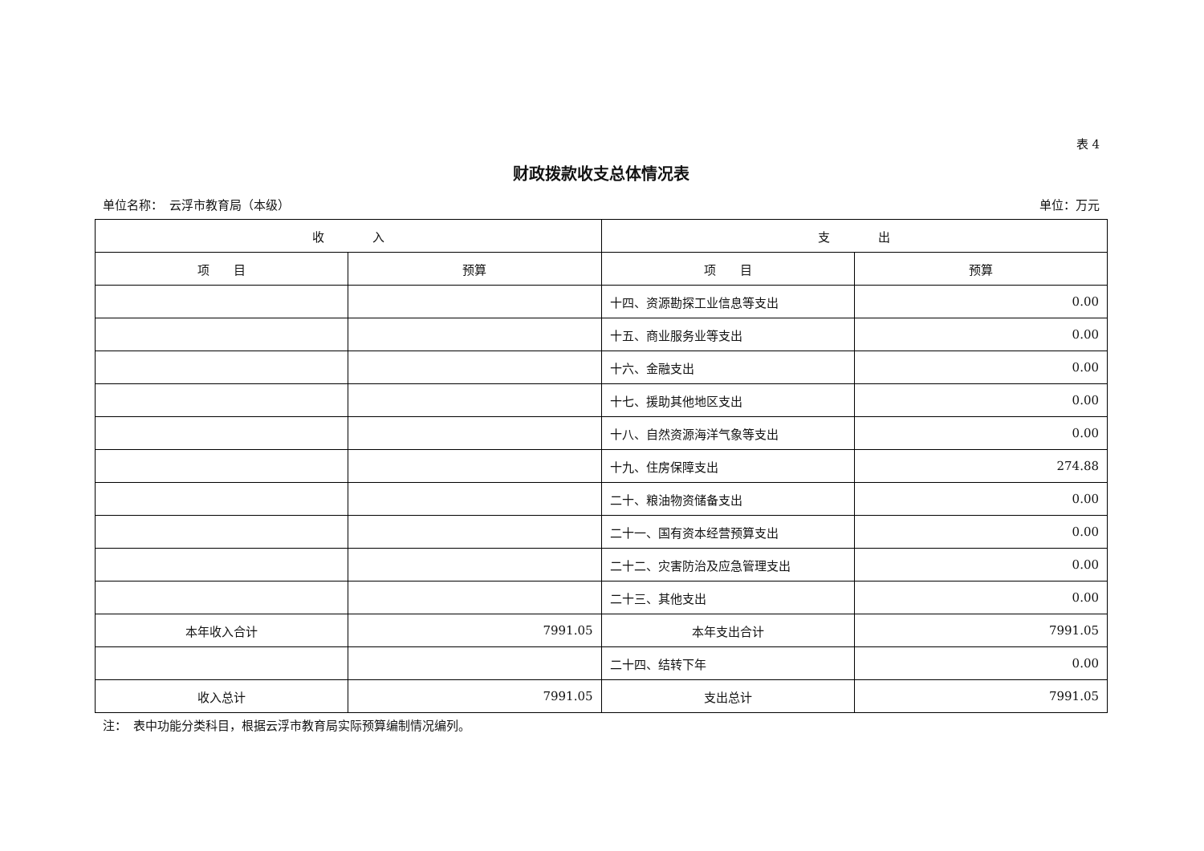表 4
财政拨款收支总体情况表
单位名称：　云浮市教育局（本级） 单位：万元
| 收 入 | | 支 出 | |
| --- | --- | --- | --- |
| 项 目 | 预算 | 项 目 | 预算 |
| | | 十四、资源勘探工业信息等支出 | 0.00 |
| | | 十五、商业服务业等支出 | 0.00 |
| | | 十六、金融支出 | 0.00 |
| | | 十七、援助其他地区支出 | 0.00 |
| | | 十八、自然资源海洋气象等支出 | 0.00 |
| | | 十九、住房保障支出 | 274.88 |
| | | 二十、粮油物资储备支出 | 0.00 |
| | | 二十一、国有资本经营预算支出 | 0.00 |
| | | 二十二、灾害防治及应急管理支出 | 0.00 |
| | | 二十三、其他支出 | 0.00 |
| 本年收入合计 | 7991.05 | 本年支出合计 | 7991.05 |
| | | 二十四、结转下年 | 0.00 |
| 收入总计 | 7991.05 | 支出总计 | 7991.05 |
注：　表中功能分类科目，根据云浮市教育局实际预算编制情况编列。